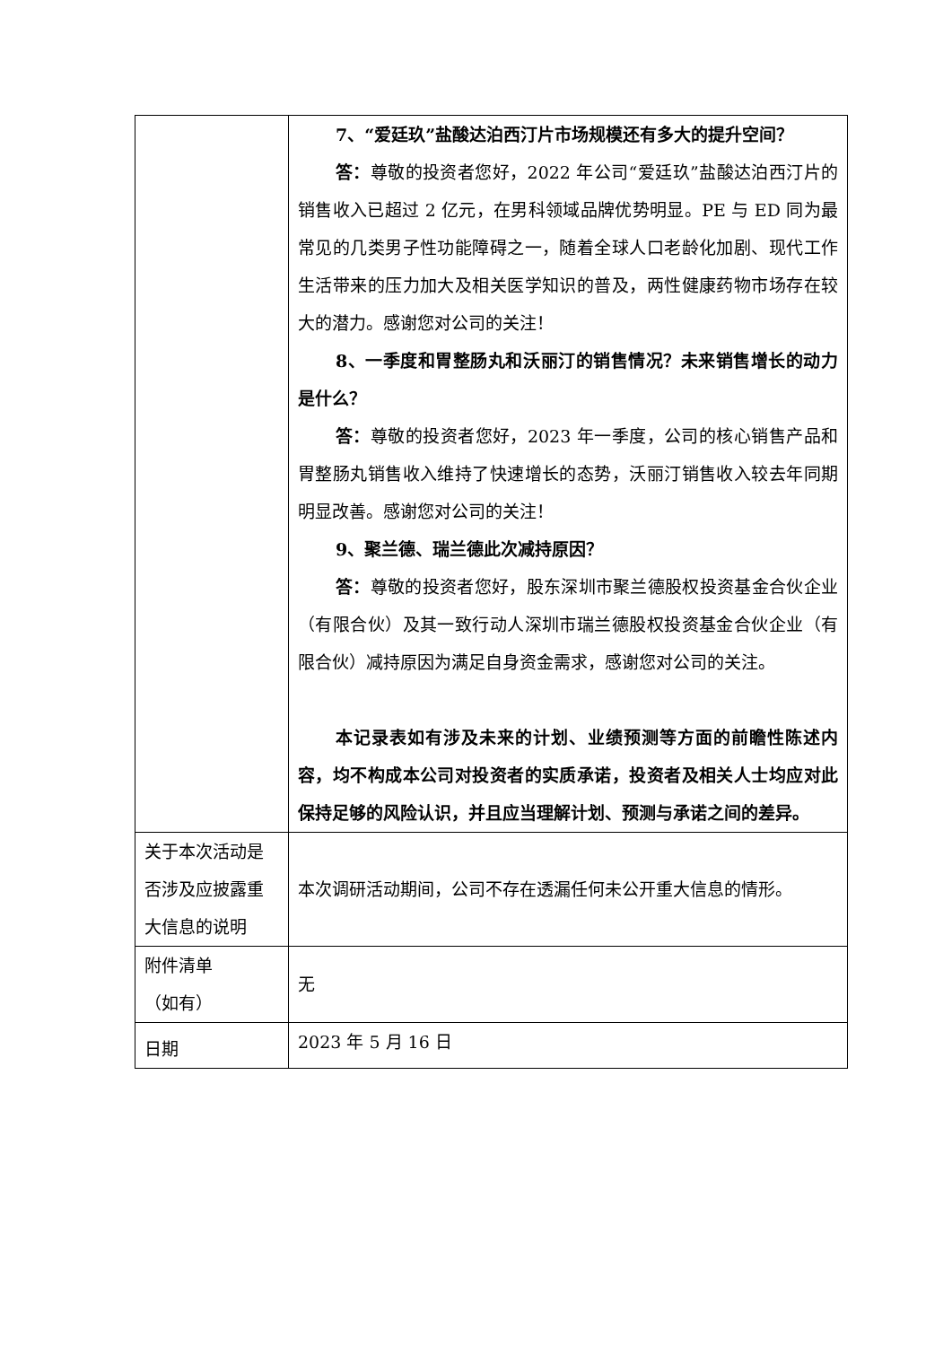| | 7、“爱廷玖”盐酸达泊西汀片市场规模还有多大的提升空间？ 答： 尊敬的投资者您好，2022 年公司“爱廷玖”盐酸达泊西汀片的销售收入已超过 2 亿元，在男科领域品牌优势明显。PE 与 ED 同为最常见的几类男子性功能障碍之一，随着全球人口老龄化加剧、现代工作生活带来的压力加大及相关医学知识的普及，两性健康药物市场存在较大的潜力。感谢您对公司的关注！ 8、一季度和胃整肠丸和沃丽汀的销售情况？未来销售增长的动力是什么？ 答： 尊敬的投资者您好，2023 年一季度，公司的核心销售产品和胃整肠丸销售收入维持了快速增长的态势，沃丽汀销售收入较去年同期明显改善。感谢您对公司的关注！ 9、聚兰德、瑞兰德此次减持原因？ 答： 尊敬的投资者您好，股东深圳市聚兰德股权投资基金合伙企业（有限合伙）及其一致行动人深圳市瑞兰德股权投资基金合伙企业（有限合伙）减持原因为满足自身资金需求，感谢您对公司的关注。 本记录表如有涉及未来的计划、业绩预测等方面的前瞻性陈述内容，均不构成本公司对投资者的实质承诺，投资者及相关人士均应对此保持足够的风险认识，并且应当理解计划、预测与承诺之间的差异。 |
| 关于本次活动是否涉及应披露重大信息的说明 | 本次调研活动期间，公司不存在透漏任何未公开重大信息的情形。 |
| 附件清单 （如有） | 无 |
| 日期 | 2023 年 5 月 16 日 |